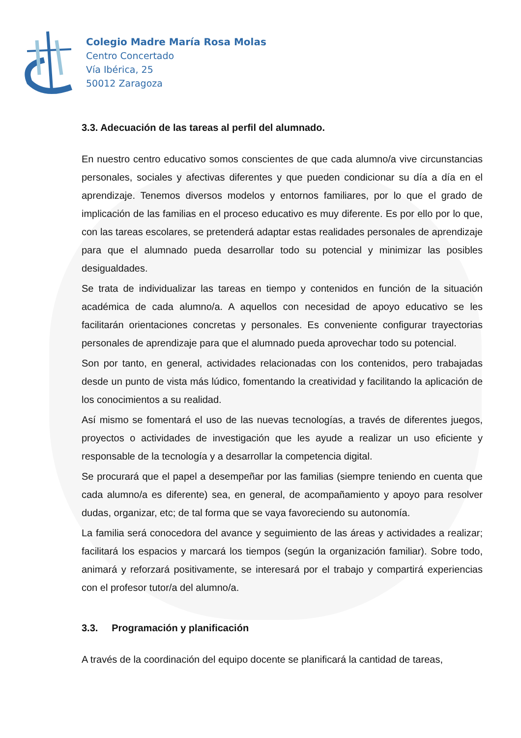Colegio Madre María Rosa Molas
Centro Concertado
Vía Ibérica, 25
50012 Zaragoza
3.3. Adecuación de las tareas al perfil del alumnado.
En nuestro centro educativo somos conscientes de que cada alumno/a vive circunstancias personales, sociales y afectivas diferentes y que pueden condicionar su día a día en el aprendizaje. Tenemos diversos modelos y entornos familiares, por lo que el grado de implicación de las familias en el proceso educativo es muy diferente. Es por ello por lo que, con las tareas escolares, se pretenderá adaptar estas realidades personales de aprendizaje para que el alumnado pueda desarrollar todo su potencial y minimizar las posibles desigualdades.
Se trata de individualizar las tareas en tiempo y contenidos en función de la situación académica de cada alumno/a. A aquellos con necesidad de apoyo educativo se les facilitarán orientaciones concretas y personales. Es conveniente configurar trayectorias personales de aprendizaje para que el alumnado pueda aprovechar todo su potencial.
Son por tanto, en general, actividades relacionadas con los contenidos, pero trabajadas desde un punto de vista más lúdico, fomentando la creatividad y facilitando la aplicación de los conocimientos a su realidad.
Así mismo se fomentará el uso de las nuevas tecnologías, a través de diferentes juegos, proyectos o actividades de investigación que les ayude a realizar un uso eficiente y responsable de la tecnología y a desarrollar la competencia digital.
Se procurará que el papel a desempeñar por las familias (siempre teniendo en cuenta que cada alumno/a es diferente) sea, en general, de acompañamiento y apoyo para resolver dudas, organizar, etc; de tal forma que se vaya favoreciendo su autonomía.
La familia será conocedora del avance y seguimiento de las áreas y actividades a realizar; facilitará los espacios y marcará los tiempos (según la organización familiar). Sobre todo, animará y reforzará positivamente, se interesará por el trabajo y compartirá experiencias con el profesor tutor/a del alumno/a.
3.3. Programación y planificación
A través de la coordinación del equipo docente se planificará la cantidad de tareas,